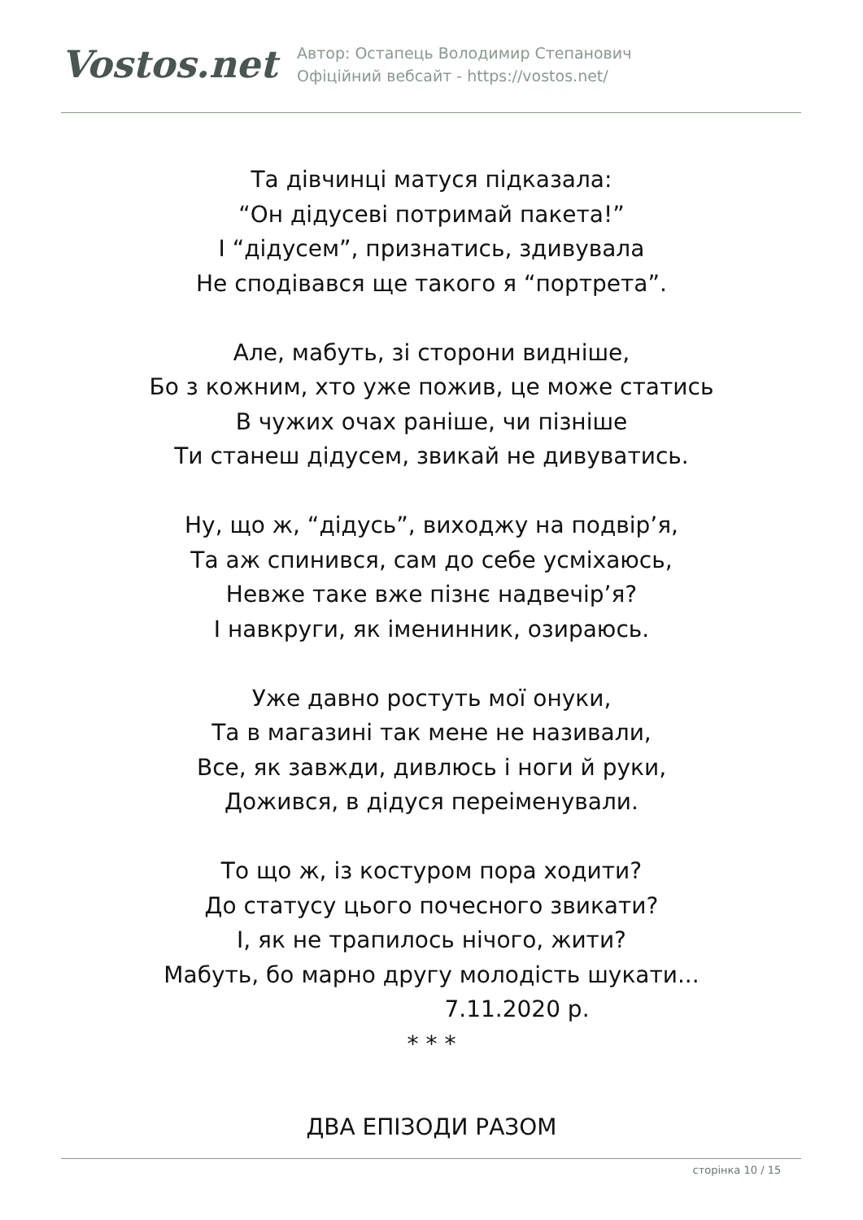Vostos.net
Автор: Остапець Володимир Степанович
Офіційний вебсайт - https://vostos.net/
Та дівчинці матуся підказала:
“Он дідусеві потримай пакета!”
І “дідусем”, признатись, здивувала
Не сподівався ще такого я “портрета”.
Але, мабуть, зі сторони видніше,
Бо з кожним, хто уже пожив, це може статись
В чужих очах раніше, чи пізніше
Ти станеш дідусем, звикай не дивуватись.
Ну, що ж, “дідусь”, виходжу на подвір’я,
Та аж спинився, сам до себе усміхаюсь,
Невже таке вже пізнє надвечір’я?
І навкруги, як іменинник, озираюсь.
Уже давно ростуть мої онуки,
Та в магазині так мене не називали,
Все, як завжди, дивлюсь і ноги й руки,
Дожився, в дідуся переіменували.
То що ж, із костуром пора ходити?
До статусу цього почесного звикати?
І, як не трапилось нічого, жити?
Мабуть, бо марно другу молодість шукати...
7.11.2020 р.
* * *
ДВА ЕПІЗОДИ РАЗОМ
сторінка 10 / 15